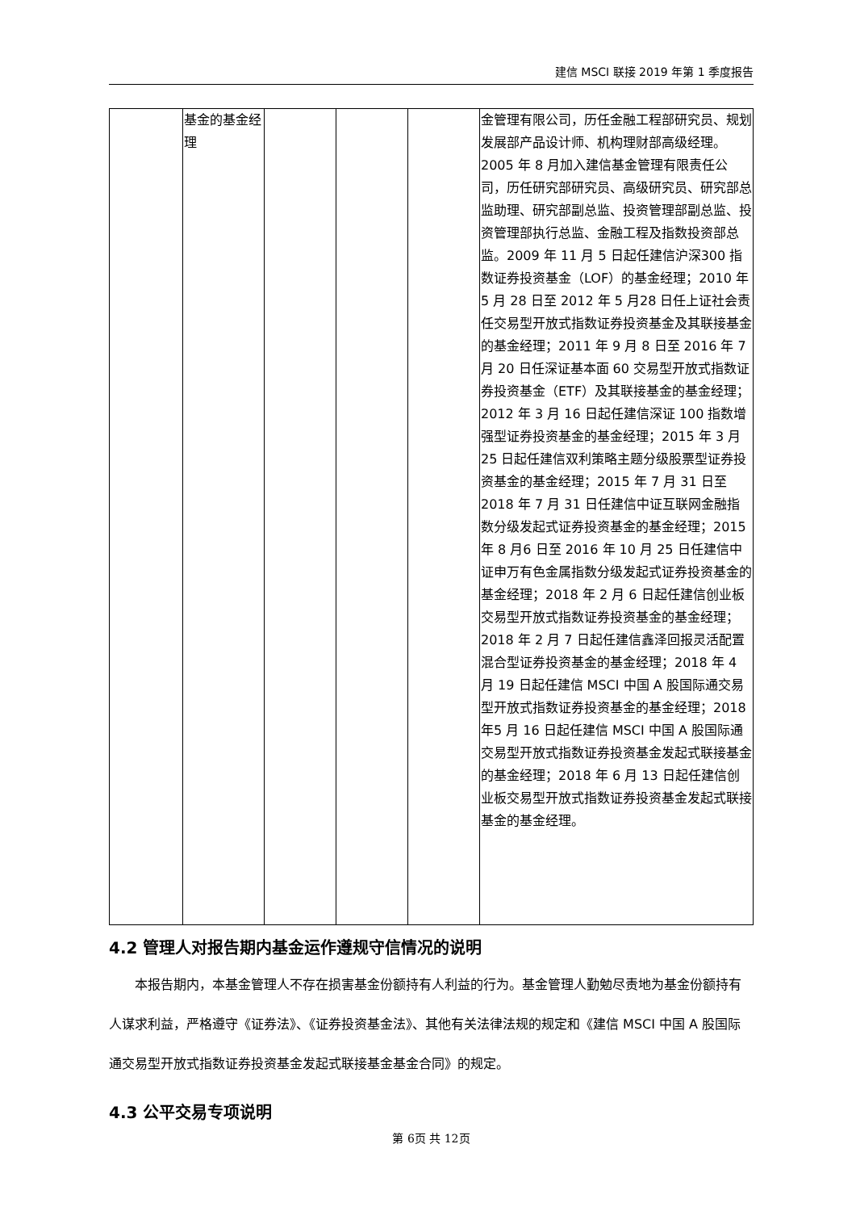建信 MSCI 联接 2019 年第 1 季度报告
| | 基金的基金经理 | | | | 金管理有限公司，历任金融工程部研究员、规划发展部产品设计师、机构理财部高级经理。2005 年 8 月加入建信基金管理有限责任公司，历任研究部研究员、高级研究员、研究部总监助理、研究部副总监、投资管理部副总监、投资管理部执行总监、金融工程及指数投资部总监。2009 年 11 月 5 日起任建信沪深300 指数证券投资基金（LOF）的基金经理；2010 年 5 月 28 日至 2012 年 5 月28 日任上证社会责任交易型开放式指数证券投资基金及其联接基金的基金经理；2011 年 9 月 8 日至 2016 年 7 月 20 日任深证基本面 60 交易型开放式指数证券投资基金（ETF）及其联接基金的基金经理；2012 年 3 月 16 日起任建信深证 100 指数增强型证券投资基金的基金经理；2015 年 3 月 25 日起任建信双利策略主题分级股票型证券投资基金的基金经理；2015 年 7 月 31 日至 2018 年 7 月 31 日任建信中证互联网金融指数分级发起式证券投资基金的基金经理；2015 年 8 月6 日至 2016 年 10 月 25 日任建信中证申万有色金属指数分级发起式证券投资基金的基金经理；2018 年 2 月 6 日起任建信创业板交易型开放式指数证券投资基金的基金经理；2018 年 2 月 7 日起任建信鑫泽回报灵活配置混合型证券投资基金的基金经理；2018 年 4 月 19 日起任建信 MSCI 中国 A 股国际通交易型开放式指数证券投资基金的基金经理；2018 年5 月 16 日起任建信 MSCI 中国 A 股国际通交易型开放式指数证券投资基金发起式联接基金的基金经理；2018 年 6 月 13 日起任建信创业板交易型开放式指数证券投资基金发起式联接基金的基金经理。 |
4.2 管理人对报告期内基金运作遵规守信情况的说明
本报告期内，本基金管理人不存在损害基金份额持有人利益的行为。基金管理人勤勉尽责地为基金份额持有人谋求利益，严格遵守《证券法》、《证券投资基金法》、其他有关法律法规的规定和《建信 MSCI 中国 A 股国际通交易型开放式指数证券投资基金发起式联接基金基金合同》的规定。
4.3 公平交易专项说明
第 6页 共 12页